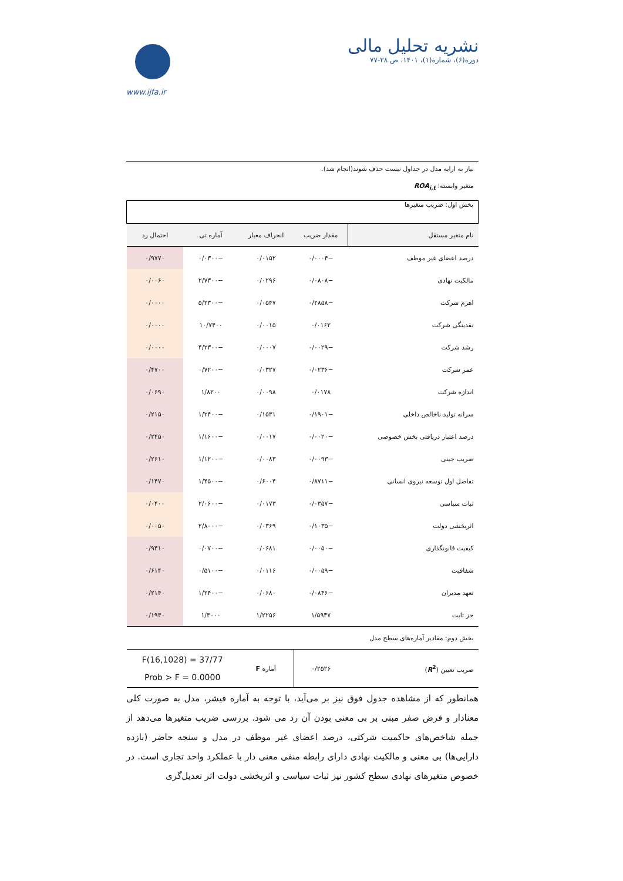www.ijfa.ir
نشریه تحلیل مالی
دوره(۶)، شماره(۱)، ۱۴۰۱، ص ۳۸-۷۷
نیاز به ارایه مدل در جداول نیست حذف شوند(انجام شد).
متغیر وابسته: ROA<sub>i,t</sub>
| بخش اول: ضریب متغیرها | | | | |
| نام متغیر مستقل | مقدار ضریب | انحراف معیار | آماره تی | احتمال رد |
| درصد اعضای غیر موظف | −۰/۰۰۰۴ | ۰/۰۱۵۲ | −۰/۰۳۰۰ | ۰/۹۷۷۰ |
| مالکیت نهادی | −۰/۰۸۰۸ | ۰/۰۲۹۶ | −۲/۷۳۰۰ | ۰/۰۰۶۰ |
| اهرم شرکت | −۰/۲۸۵۸ | ۰/۰۵۴۷ | −۵/۲۳۰۰ | ۰/۰۰۰۰ |
| نقدینگی شرکت | ۰/۰۱۶۲ | ۰/۰۰۱۵ | ۱۰/۷۴۰۰ | ۰/۰۰۰۰ |
| رشد شرکت | −۰/۰۰۲۹ | ۰/۰۰۰۷ | −۴/۲۳۰۰ | ۰/۰۰۰۰ |
| عمر شرکت | −۰/۰۲۳۶ | ۰/۰۳۲۷ | −۰/۷۲۰۰ | ۰/۴۷۰۰ |
| اندازه شرکت | ۰/۰۱۷۸ | ۰/۰۰۹۸ | ۱/۸۲۰۰ | ۰/۰۶۹۰ |
| سرانه تولید ناخالص داخلی | −۰/۱۹۰۱ | ۰/۱۵۳۱ | −۱/۲۴۰۰ | ۰/۲۱۵۰ |
| درصد اعتبار دریافتی بخش خصوصی | −۰/۰۰۲۰ | ۰/۰۰۱۷ | −۱/۱۶۰۰ | ۰/۲۴۵۰ |
| ضریب جینی | −۰/۰۰۹۳ | ۰/۰۰۸۳ | −۱/۱۲۰۰ | ۰/۲۶۱۰ |
| تفاضل اول توسعه نیروی انسانی | −۰/۸۷۱۱ | ۰/۶۰۰۴ | −۱/۴۵۰۰ | ۰/۱۴۷۰ |
| ثبات سیاسی | −۰/۰۳۵۷ | ۰/۰۱۷۳ | −۲/۰۶۰۰ | ۰/۰۴۰۰ |
| اثربخشی دولت | −۰/۱۰۳۵ | ۰/۰۳۶۹ | −۲/۸۰۰۰ | ۰/۰۰۵۰ |
| کیفیت قانونگذاری | −۰/۰۰۵۰ | ۰/۰۶۸۱ | −۰/۰۷۰۰ | ۰/۹۴۱۰ |
| شفافیت | −۰/۰۰۵۹ | ۰/۰۱۱۶ | −۰/۵۱۰۰ | ۰/۶۱۴۰ |
| تعهد مدیران | −۰/۰۸۴۶ | ۰/۰۶۸۰ | −۱/۲۴۰۰ | ۰/۲۱۴۰ |
| جز ثابت | ۱/۵۹۳۷ | ۱/۲۲۵۶ | ۱/۳۰۰۰ | ۰/۱۹۴۰ |
| بخش دوم: مقادیر آماره‌های سطح مدل | | | | |
| ضریب تعیین ( R<sup>2</sup> ) | ۰/۲۵۲۶ | آماره F | F(16,1028) = 37/77 Prob > F = 0.0000 | |
همانطور که از مشاهده جدول فوق نیز بر می‌آید، با توجه به آماره فیشر، مدل به صورت کلی معنادار و فرض صفر مبنی بر بی معنی بودن آن رد می شود. بررسی ضریب متغیرها می‌دهد از جمله شاخص‌های حاکمیت شرکتی، درصد اعضای غیر موظف در مدل و سنجه حاضر (بازده دارایی‌ها) بی معنی و مالکیت نهادی دارای رابطه منفی معنی دار با عملکرد واحد تجاری است. در خصوص متغیرهای نهادی سطح کشور نیز ثبات سیاسی و اثربخشی دولت اثر تعدیل‌گری